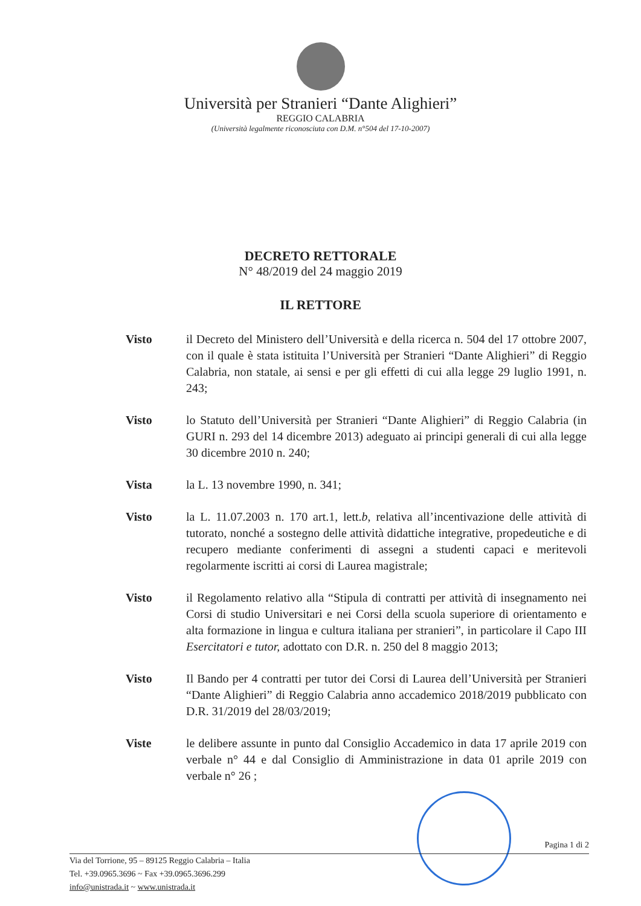Università per Stranieri “Dante Alighieri”
REGGIO CALABRIA
(Università legalmente riconosciuta con D.M. n°504 del 17-10-2007)
DECRETO RETTORALE
N° 48/2019 del 24 maggio 2019
IL RETTORE
Visto il Decreto del Ministero dell’Università e della ricerca n. 504 del 17 ottobre 2007, con il quale è stata istituita l’Università per Stranieri “Dante Alighieri” di Reggio Calabria, non statale, ai sensi e per gli effetti di cui alla legge 29 luglio 1991, n. 243;
Visto lo Statuto dell’Università per Stranieri “Dante Alighieri” di Reggio Calabria (in GURI n. 293 del 14 dicembre 2013) adeguato ai principi generali di cui alla legge 30 dicembre 2010 n. 240;
Vista la L. 13 novembre 1990, n. 341;
Visto la L. 11.07.2003 n. 170 art.1, lett.b, relativa all’incentivazione delle attività di tutorato, nonché a sostegno delle attività didattiche integrative, propedeutiche e di recupero mediante conferimenti di assegni a studenti capaci e meritevoli regolarmente iscritti ai corsi di Laurea magistrale;
Visto il Regolamento relativo alla “Stipula di contratti per attività di insegnamento nei Corsi di studio Universitari e nei Corsi della scuola superiore di orientamento e alta formazione in lingua e cultura italiana per stranieri”, in particolare il Capo III Esercitatori e tutor, adottato con D.R. n. 250 del 8 maggio 2013;
Visto Il Bando per 4 contratti per tutor dei Corsi di Laurea dell’Università per Stranieri “Dante Alighieri” di Reggio Calabria anno accademico 2018/2019 pubblicato con D.R. 31/2019 del 28/03/2019;
Viste le delibere assunte in punto dal Consiglio Accademico in data 17 aprile 2019 con verbale n° 44 e dal Consiglio di Amministrazione in data 01 aprile 2019 con verbale n° 26 ;
Pagina 1 di 2
Via del Torrione, 95 – 89125 Reggio Calabria – Italia
Tel. +39.0965.3696 ~ Fax +39.0965.3696.299
info@unistrada.it ~ www.unistrada.it